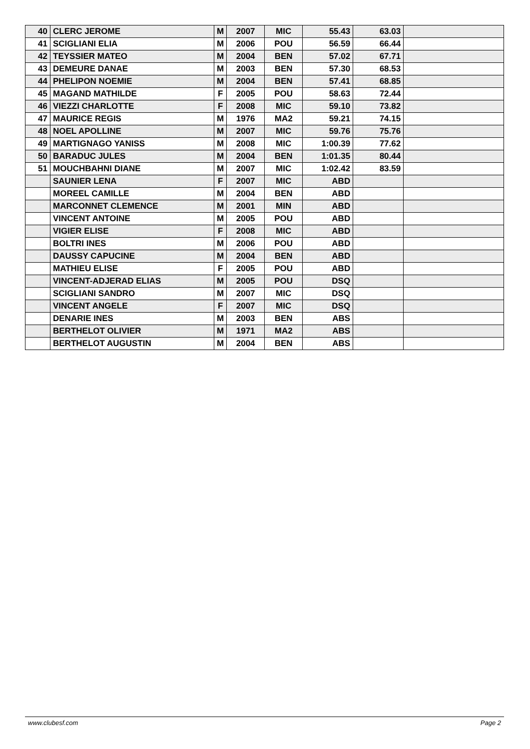| 40 | CLERC JEROME | M | 2007 | MIC | 55.43 | 63.03 | |
| 41 | SCIGLIANI ELIA | M | 2006 | POU | 56.59 | 66.44 | |
| 42 | TEYSSIER MATEO | M | 2004 | BEN | 57.02 | 67.71 | |
| 43 | DEMEURE DANAE | M | 2003 | BEN | 57.30 | 68.53 | |
| 44 | PHELIPON NOEMIE | M | 2004 | BEN | 57.41 | 68.85 | |
| 45 | MAGAND MATHILDE | F | 2005 | POU | 58.63 | 72.44 | |
| 46 | VIEZZI CHARLOTTE | F | 2008 | MIC | 59.10 | 73.82 | |
| 47 | MAURICE REGIS | M | 1976 | MA2 | 59.21 | 74.15 | |
| 48 | NOEL APOLLINE | M | 2007 | MIC | 59.76 | 75.76 | |
| 49 | MARTIGNAGO YANISS | M | 2008 | MIC | 1:00.39 | 77.62 | |
| 50 | BARADUC JULES | M | 2004 | BEN | 1:01.35 | 80.44 | |
| 51 | MOUCHBAHNI DIANE | M | 2007 | MIC | 1:02.42 | 83.59 | |
| | SAUNIER LENA | F | 2007 | MIC | ABD | | |
| | MOREEL CAMILLE | M | 2004 | BEN | ABD | | |
| | MARCONNET CLEMENCE | M | 2001 | MIN | ABD | | |
| | VINCENT ANTOINE | M | 2005 | POU | ABD | | |
| | VIGIER ELISE | F | 2008 | MIC | ABD | | |
| | BOLTRI INES | M | 2006 | POU | ABD | | |
| | DAUSSY CAPUCINE | M | 2004 | BEN | ABD | | |
| | MATHIEU ELISE | F | 2005 | POU | ABD | | |
| | VINCENT-ADJERAD ELIAS | M | 2005 | POU | DSQ | | |
| | SCIGLIANI SANDRO | M | 2007 | MIC | DSQ | | |
| | VINCENT ANGELE | F | 2007 | MIC | DSQ | | |
| | DENARIE INES | M | 2003 | BEN | ABS | | |
| | BERTHELOT OLIVIER | M | 1971 | MA2 | ABS | | |
| | BERTHELOT AUGUSTIN | M | 2004 | BEN | ABS | | |
www.clubesf.com Page 2